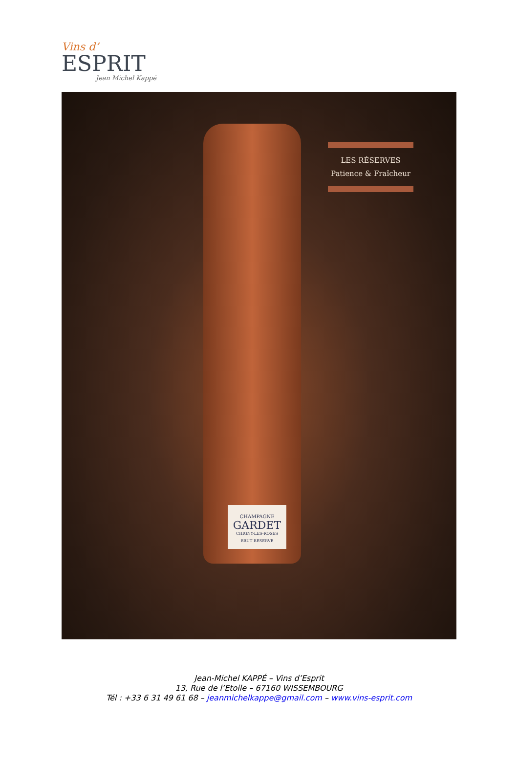Vins d’
ESPRIT
Jean Michel Kappé
CHAMPAGNE
GARDET
CHIGNY-LES-ROSES
BRUT RESERVE
LES RÉSERVES
Patience & Fraîcheur
Jean-Michel KAPPÉ – Vins d’Esprit
13, Rue de l’Etoile – 67160 WISSEMBOURG
Tél : +33 6 31 49 61 68 – jeanmichelkappe@gmail.com – www.vins-esprit.com